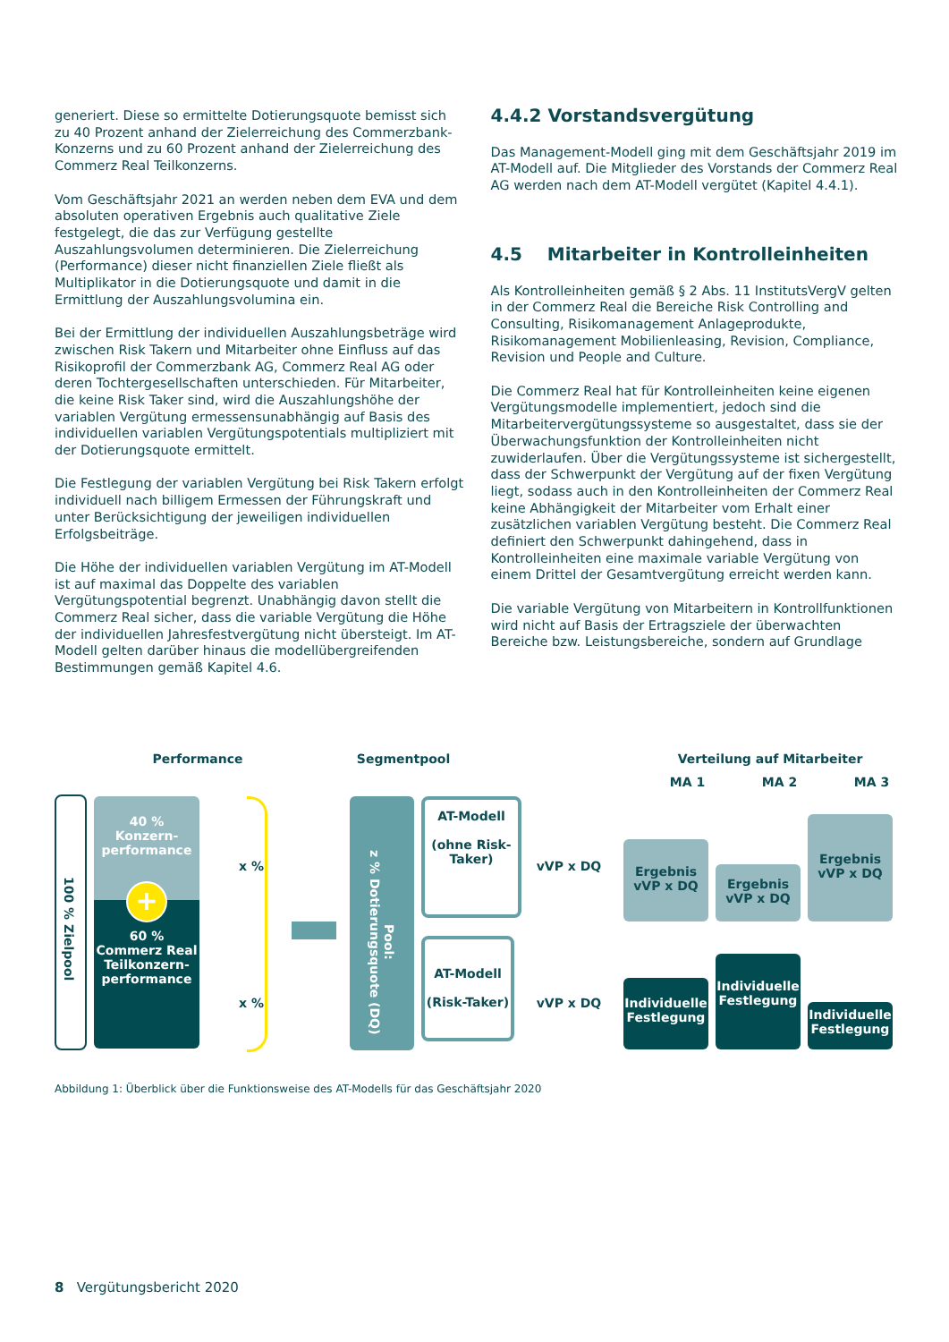generiert. Diese so ermittelte Dotierungsquote bemisst sich zu 40 Prozent anhand der Zielerreichung des Commerzbank-Konzerns und zu 60 Prozent anhand der Zielerreichung des Commerz Real Teilkonzerns.
Vom Geschäftsjahr 2021 an werden neben dem EVA und dem absoluten operativen Ergebnis auch qualitative Ziele festgelegt, die das zur Verfügung gestellte Auszahlungsvolumen determinieren. Die Zielerreichung (Performance) dieser nicht finanziellen Ziele fließt als Multiplikator in die Dotierungsquote und damit in die Ermittlung der Auszahlungsvolumina ein.
Bei der Ermittlung der individuellen Auszahlungsbeträge wird zwischen Risk Takern und Mitarbeiter ohne Einfluss auf das Risikoprofil der Commerzbank AG, Commerz Real AG oder deren Tochtergesellschaften unterschieden. Für Mitarbeiter, die keine Risk Taker sind, wird die Auszahlungshöhe der variablen Vergütung ermessensunabhängig auf Basis des individuellen variablen Vergütungspotentials multipliziert mit der Dotierungsquote ermittelt.
Die Festlegung der variablen Vergütung bei Risk Takern erfolgt individuell nach billigem Ermessen der Führungskraft und unter Berücksichtigung der jeweiligen individuellen Erfolgsbeiträge.
Die Höhe der individuellen variablen Vergütung im AT-Modell ist auf maximal das Doppelte des variablen Vergütungspotential begrenzt. Unabhängig davon stellt die Commerz Real sicher, dass die variable Vergütung die Höhe der individuellen Jahresfestvergütung nicht übersteigt. Im AT-Modell gelten darüber hinaus die modellübergreifenden Bestimmungen gemäß Kapitel 4.6.
4.4.2 Vorstandsvergütung
Das Management-Modell ging mit dem Geschäftsjahr 2019 im AT-Modell auf. Die Mitglieder des Vorstands der Commerz Real AG werden nach dem AT-Modell vergütet (Kapitel 4.4.1).
4.5 Mitarbeiter in Kontrolleinheiten
Als Kontrolleinheiten gemäß § 2 Abs. 11 InstitutsVergV gelten in der Commerz Real die Bereiche Risk Controlling and Consulting, Risikomanagement Anlageprodukte, Risikomanagement Mobilienleasing, Revision, Compliance, Revision und People and Culture.
Die Commerz Real hat für Kontrolleinheiten keine eigenen Vergütungsmodelle implementiert, jedoch sind die Mitarbeitervergütungssysteme so ausgestaltet, dass sie der Überwachungsfunktion der Kontrolleinheiten nicht zuwiderlaufen. Über die Vergütungssysteme ist sichergestellt, dass der Schwerpunkt der Vergütung auf der fixen Vergütung liegt, sodass auch in den Kontrolleinheiten der Commerz Real keine Abhängigkeit der Mitarbeiter vom Erhalt einer zusätzlichen variablen Vergütung besteht. Die Commerz Real definiert den Schwerpunkt dahingehend, dass in Kontrolleinheiten eine maximale variable Vergütung von einem Drittel der Gesamtvergütung erreicht werden kann.
Die variable Vergütung von Mitarbeitern in Kontrollfunktionen wird nicht auf Basis der Ertragsziele der überwachten Bereiche bzw. Leistungsbereiche, sondern auf Grundlage
Performance Segmentpool Verteilung auf Mitarbeiter
MA 1 MA 2 MA 3
100 % Zielpool
40 %
Konzern-
performance
60 %
Commerz Real
Teilkonzern-
performance
+
x %
x %
Pool:
z % Dotierungsquote (DQ)
AT-Modell
(ohne Risk-
Taker)
AT-Modell
(Risk-Taker)
vVP x DQ
vVP x DQ
Ergebnis
vVP x DQ
Ergebnis
vVP x DQ
Ergebnis
vVP x DQ
Individuelle
Festlegung
Individuelle
Festlegung
Individuelle
Festlegung
Abbildung 1: Überblick über die Funktionsweise des AT-Modells für das Geschäftsjahr 2020
8 Vergütungsbericht 2020